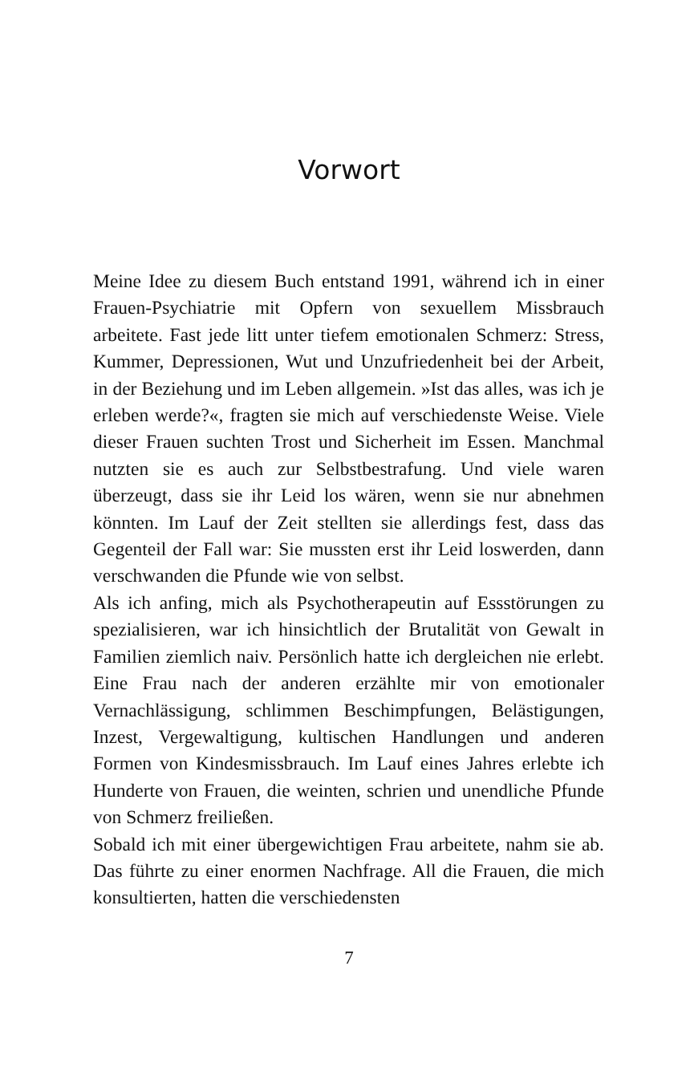Vorwort
Meine Idee zu diesem Buch entstand 1991, während ich in einer Frauen-Psychiatrie mit Opfern von sexuellem Missbrauch arbeitete. Fast jede litt unter tiefem emotionalen Schmerz: Stress, Kummer, Depressionen, Wut und Unzufriedenheit bei der Arbeit, in der Beziehung und im Leben allgemein. »Ist das alles, was ich je erleben werde?«, fragten sie mich auf verschiedenste Weise. Viele dieser Frauen suchten Trost und Sicherheit im Essen. Manchmal nutzten sie es auch zur Selbstbestrafung. Und viele waren überzeugt, dass sie ihr Leid los wären, wenn sie nur abnehmen könnten. Im Lauf der Zeit stellten sie allerdings fest, dass das Gegenteil der Fall war: Sie mussten erst ihr Leid loswerden, dann verschwanden die Pfunde wie von selbst.
Als ich anfing, mich als Psychotherapeutin auf Essstörungen zu spezialisieren, war ich hinsichtlich der Brutalität von Gewalt in Familien ziemlich naiv. Persönlich hatte ich dergleichen nie erlebt. Eine Frau nach der anderen erzählte mir von emotionaler Vernachlässigung, schlimmen Beschimpfungen, Belästigungen, Inzest, Vergewaltigung, kultischen Handlungen und anderen Formen von Kindesmissbrauch. Im Lauf eines Jahres erlebte ich Hunderte von Frauen, die weinten, schrien und unendliche Pfunde von Schmerz freiließen.
Sobald ich mit einer übergewichtigen Frau arbeitete, nahm sie ab. Das führte zu einer enormen Nachfrage. All die Frauen, die mich konsultierten, hatten die verschiedensten
7